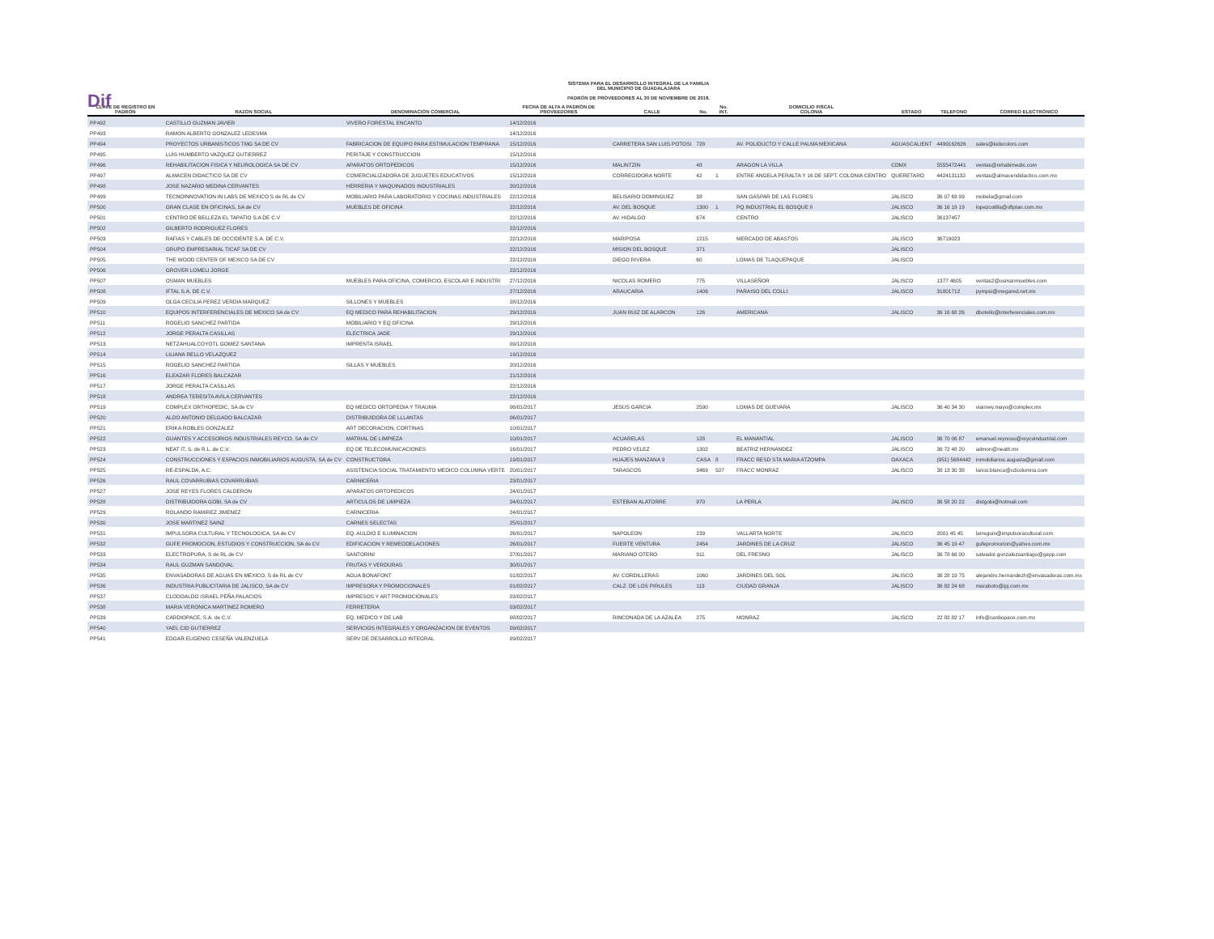Dif
SISTEMA PARA EL DESARROLLO INTEGRAL DE LA FAMILIA
DEL MUNICIPIO DE GUADALAJARA
PADRÓN DE PROVEEDORES AL 30 DE NOVIEMBRE DE 2018.
| CLAVE DE REGISTRO EN PADRÓN | RAZON SOCIAL | DENOMINACIÓN COMERCIAL | FECHA DE ALTA A PADRÓN DE PROVEEDORES | CALLE | No. | No. INT. | DOMICILIO FISCAL COLONIA | ESTADO | TELEFONO | CORREO ELECTRÓNICO |
| --- | --- | --- | --- | --- | --- | --- | --- | --- | --- | --- |
| PP492 | CASTILLO GUZMAN JAVIER | VIVERO FORESTAL ENCANTO | 14/12/2016 | | | | | | | |
| PP493 | RAMON ALBERTO GONZALEZ LEDESMA | | 14/12/2016 | | | | | | | |
| PP494 | PROYECTOS URBANISTICOS TMG SA DE CV | FABRICACION DE EQUIPO PARA ESTIMULACION TEMPRANA | 15/12/2016 | CARRETERA SAN LUIS POTOSI | 728 | | AV. POLIDUCTO Y CALLE PALMA MEXICANA | AGUASCALIENT | 4499162626 | sales@kidscolors.com |
| PP495 | LUIS HUMBERTO VAZQUEZ GUTIERREZ | PERITAJE Y CONSTRUCCION | 15/12/2016 | | | | | | | |
| PP496 | REHABILITACION FISICA Y NEUROLOGICA SA DE CV | APARATOS ORTOPEDICOS | 15/12/2016 | MALINTZIN | 48 | | ARAGON LA VILLA | CDMX | 5555472441 | ventas@rehabimedic.com |
| PP497 | ALMACEN DIDACTICO SA DE CV | COMERCIALIZADORA DE JUGUETES EDUCATIVOS | 15/12/2016 | CORREGIDORA NORTE | 42 | 1 | ENTRE ANGELA PERALTA Y 16 DE SEPT. COLONIA CENTRO | QUERETARO | 4424131132 | ventas@almacendidactico.com.mx |
| PP498 | JOSE NAZARIO MEDINA CERVANTES | HERRERIA Y MAQUINADOS INDUSTRIALES | 20/12/2016 | | | | | | | |
| PP499 | TECNOINNOVATION IN LABS DE MEXICO S de RL de CV | MOBILIARIO PARA LABORATORIO Y COCINAS INDUSTRIALES | 22/12/2016 | BELISARIO DOMINGUEZ | 38 | | SAN GASPAR DE LAS FLORES | JALISCO | 36 07 69 99 | mobela@gmail.com |
| PP500 | GRAN CLASE EN OFICINAS, SA de CV | MUEBLES DE OFICINA | 22/12/2016 | AV. DEL BOSQUE | 1300 | 1 | PQ INDUSTRIAL EL BOSQUE II | JALISCO | 36 16 19 19 | lopezcotilla@ofiplan.com.mx |
| PP501 | CENTRO DE BELLEZA EL TAPATIO S.A DE C.V | | 22/12/2016 | AV. HIDALGO | 674 | | CENTRO | JALISCO | 36137457 | |
| PP502 | GILBERTO RODRIGUEZ FLORES | | 22/12/2016 | | | | | | | |
| PP503 | RAFIAS Y CABLES DE OCCIDENTE S.A. DE C.V. | | 22/12/2016 | MARIPOSA | 1215 | | MERCADO DE ABASTOS | JALISCO | 36719023 | |
| PP504 | GRUPO EMPRESARIAL TICAF SA DE CV | | 22/12/2016 | MISION DEL BOSQUE | 371 | | | JALISCO | | |
| PP505 | THE WOOD CENTER OF MEXICO SA DE CV | | 22/12/2016 | DIEGO RIVERA | 60 | | LOMAS DE TLAQUEPAQUE | JALISCO | | |
| PP506 | GROVER LOMELI JORGE | | 22/12/2016 | | | | | | | |
| PP507 | OSMAN MUEBLES | MUEBLES PARA OFICINA, COMERCIO, ESCOLAR E INDUSTRI | 27/12/2016 | NICOLAS ROMERO | 775 | | VILLASEÑOR | JALISCO | 1377 4605 | ventas2@osmanmuebles.com |
| PP508 | IFTAL S.A. DE C.V. | | 27/12/2016 | ARAUCARIA | 1406 | | PARAISO DEL COLLI | JALISCO | 31801712 | pympsi@megared.net.mx |
| PP509 | OLGA CECILIA PEREZ VERDIA MARQUEZ | SILLONES Y MUEBLES | 28/12/2016 | | | | | | | |
| PP510 | EQUIPOS INTERFERENCIALES DE MEXICO SA de CV | EQ MEDICO PARA REHABILITACION | 29/12/2016 | JUAN RUIZ DE ALARCON | 126 | | AMERICANA | JALISCO | 36 16 68 26 | dbotello@interferenciales.com.mx |
| PP511 | ROGELIO SANCHEZ PARTIDA | MOBILIARIO Y EQ OFICINA | 29/12/2016 | | | | | | | |
| PP512 | JORGE PERALTA CASILLAS | ELECTRICA JADE | 29/12/2016 | | | | | | | |
| PP513 | NETZAHUALCOYOTL GOMEZ SANTANA | IMPRENTA ISRAEL | 09/12/2016 | | | | | | | |
| PP514 | LILIANA RELLO VELAZQUEZ | | 19/12/2016 | | | | | | | |
| PP515 | ROGELIO SANCHEZ PARTIDA | SILLAS Y MUEBLES | 20/12/2016 | | | | | | | |
| PP516 | ELEAZAR FLORES BALCAZAR | | 21/12/2016 | | | | | | | |
| PP517 | JORGE PERALTA CASILLAS | | 22/12/2016 | | | | | | | |
| PP518 | ANDREA TERESITA AVILA CERVANTES | | 22/12/2016 | | | | | | | |
| PP519 | COMPLEX ORTHOPEDIC, SA de CV | EQ MEDICO ORTOPEDIA Y TRAUMA | 06/01/2017 | JESUS GARCIA | 2590 | | LOMAS DE GUEVARA | JALISCO | 36 40 34 30 | vianney.mayo@complex.mx |
| PP520 | ALDO ANTONIO DELGADO BALCAZAR | DISTRIBUIDORA DE LLLANTAS | 06/01/2017 | | | | | | | |
| PP521 | ERIKA ROBLES GONZALEZ | ART DECORACION, CORTINAS | 10/01/2017 | | | | | | | |
| PP522 | GUANTES Y ACCESORIOS INDUSTRIALES REYCO, SA de CV | MATRIAL DE LIMPIEZA | 10/01/2017 | ACUARELAS | 128 | | EL MANANTIAL | JALISCO | 36 70 06 87 | emanuel.reynoso@reycoindustrial.com |
| PP523 | NEAT IT, S. de R.L. de C.V. | EQ DE TELECOMUNICACIONES | 16/01/2017 | PEDRO VELEZ | 1302 | | BEATRIZ HERNANDEZ | JALISCO | 36 72 48 20 | admon@neatit.mx |
| PP524 | CONSTRUCCIONES Y ESPACIOS INMOBILIARIOS AUGUSTA, SA de CV | CONSTRUCTORA | 19/01/2017 | HUAJES MANZANA 9 | CASA | 8 | FRACC RESD STA MARIA ATZOMPA | OAXACA | (951) 5684442 | inmobiliarios.augusta@gmail.com |
| PP525 | RE-ESPALDA, A.C. | ASISTENCIA SOCIAL TRATAMIENTO MEDICO COLUMNA VERTE | 20/01/2017 | TARASCOS | 3469 | 507 | FRACC MONRAZ | JALISCO | 38 13 30 38 | larios.blanca@cdcolumna.com |
| PP526 | RAUL COVARRUBIAS COVARRUBIAS | CARNICERIA | 23/01/2017 | | | | | | | |
| PP527 | JOSE REYES FLORES CALDERON | APARATOS ORTOPEDICOS | 24/01/2017 | | | | | | | |
| PP528 | DISTRIBUIDORA GOBI, SA de CV | ARTICULOS DE LIMPIEZA | 24/01/2017 | ESTEBAN ALATORRE | 970 | | LA PERLA | JALISCO | 36 58 20 22 | distgobi@hotmail.com |
| PP529 | ROLANDO RAMIREZ JIMENEZ | CARNICERIA | 24/01/2017 | | | | | | | |
| PP530 | JOSE MARTINEZ SAINZ | CARNES SELECTAS | 25/01/2017 | | | | | | | |
| PP531 | IMPULSORA CULTURAL Y TECNOLOGICA, SA de CV | EQ. AULDIO E ILUMINACION | 26/01/2017 | NAPOLEON | 239 | | VALLARTA NORTE | JALISCO | 2001 45 45 | larreguin@impulsoracultural.com |
| PP532 | GUFE PROMOCION, ESTUDIOS Y CONSTRUCCION, SA de CV | EDIFICACION Y REMEODELACIONES | 26/01/2017 | FUERTE VENTURA | 2454 | | JARDINES DE LA CRUZ | JALISCO | 36 45 19 47 | gufepromocion@yahoo.com.mx |
| PP533 | ELECTROPURA, S de RL de CV | SANTORINI | 27/01/2017 | MARIANO OTERO | 911 | | DEL FRESNO | JALISCO | 36 78 66 00 | salvador.gonzalezsantiago@gepp.com |
| PP534 | RAUL GUZMAN SANDOVAL | FRUTAS Y VERDURAS | 30/01/2017 | | | | | | | |
| PP535 | ENVASADORAS DE AGUAS EN MEXICO, S de RL de CV | AGUA BONAFONT | 01/02/2017 | AV. CORDILLERAS | 1060 | | JARDINES DEL SOL | JALISCO | 36 28 19 75 | alejandro.hernandezh@envasadoras.com.mx |
| PP536 | INDUSTRIA PUBLICITARIA DE JALISCO, SA de CV | IMPRESORA Y PROMOCIONALES | 01/02/2017 | CALZ. DE LOS PIRULES | 113 | | CIUDAD GRANJA | JALISCO | 36 82 24 68 | maraboto@ipj.com.mx |
| PP537 | CLODOALDO ISRAEL PEÑA PALACIOS | IMPRESOS Y ART PROMOCIONALES | 03/02/2017 | | | | | | | |
| PP538 | MARIA VERONICA MARTINEZ ROMERO | FERRETERIA | 03/02/2017 | | | | | | | |
| PP539 | CARDIOPACE, S.A. de C.V. | EQ. MEDICO Y DE LAB | 08/02/2017 | RINCONADA DE LA AZALEA | 275 | | MONRAZ | JALISCO | 22 82 82 17 | info@cardiopace.com.mx |
| PP540 | YAEL CID GUTIERREZ | SERVICIOS INTEGRALES Y ORGANZACION DE EVENTOS | 09/02/2017 | | | | | | | |
| PP541 | EDGAR EUGENIO CESEÑA VALENZUELA | SERV DE DESARROLLO INTEGRAL | 09/02/2017 | | | | | | | |